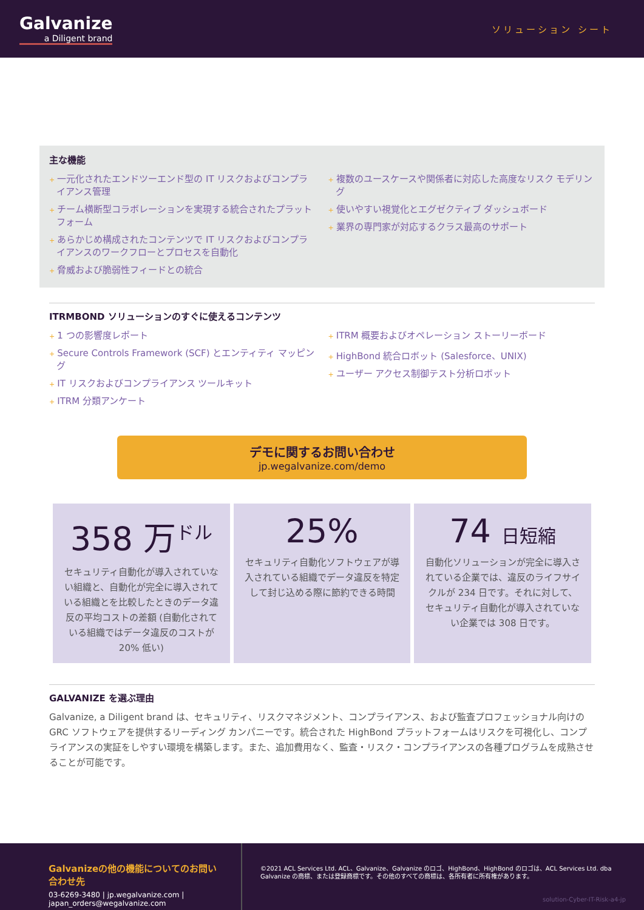Galvanize
a Diligent brand
ソリューション シート
主な機能
+ 一元化されたエンドツーエンド型の IT リスクおよびコンプライアンス管理
+ チーム横断型コラボレーションを実現する統合されたプラットフォーム
+ あらかじめ構成されたコンテンツで IT リスクおよびコンプライアンスのワークフローとプロセスを自動化
+ 脅威および脆弱性フィードとの統合
+ 複数のユースケースや関係者に対応した高度なリスク モデリング
+ 使いやすい視覚化とエグゼクティブ ダッシュボード
+ 業界の専門家が対応するクラス最高のサポート
ITRMBOND ソリューションのすぐに使えるコンテンツ
+ 1 つの影響度レポート
+ Secure Controls Framework (SCF) とエンティティ マッピング
+ IT リスクおよびコンプライアンス ツールキット
+ ITRM 分類アンケート
+ ITRM 概要およびオペレーション ストーリーボード
+ HighBond 統合ロボット (Salesforce、UNIX)
+ ユーザー アクセス制御テスト分析ロボット
デモに関するお問い合わせ
jp.wegalvanize.com/demo
358 万<sup>ドル</sup>
セキュリティ自動化が導入されていない組織と、自動化が完全に導入されている組織とを比較したときのデータ違反の平均コストの差額 (自動化されている組織ではデータ違反のコストが 20% 低い)
25%
セキュリティ自動化ソフトウェアが導入されている組織でデータ違反を特定して封じ込める際に節約できる時間
74 日短縮
自動化ソリューションが完全に導入されている企業では、違反のライフサイクルが 234 日です。それに対して、セキュリティ自動化が導入されていない企業では 308 日です。
GALVANIZE を選ぶ理由
Galvanize, a Diligent brand は、セキュリティ、リスクマネジメント、コンプライアンス、および監査プロフェッショナル向けの GRC ソフトウェアを提供するリーディング カンパニーです。統合された HighBond プラットフォームはリスクを可視化し、コンプライアンスの実証をしやすい環境を構築します。また、追加費用なく、監査・リスク・コンプライアンスの各種プログラムを成熟させることが可能です。
Galvanizeの他の機能についてのお問い合わせ先
03-6269-3480 | jp.wegalvanize.com | japan_orders@wegalvanize.com
©2021 ACL Services Ltd. ACL、Galvanize、Galvanize のロゴ、HighBond、HighBond のロゴは、ACL Services Ltd. dba Galvanize の商標、または登録商標です。その他のすべての商標は、各所有者に所有権があります。
solution-Cyber-IT-Risk-a4-jp